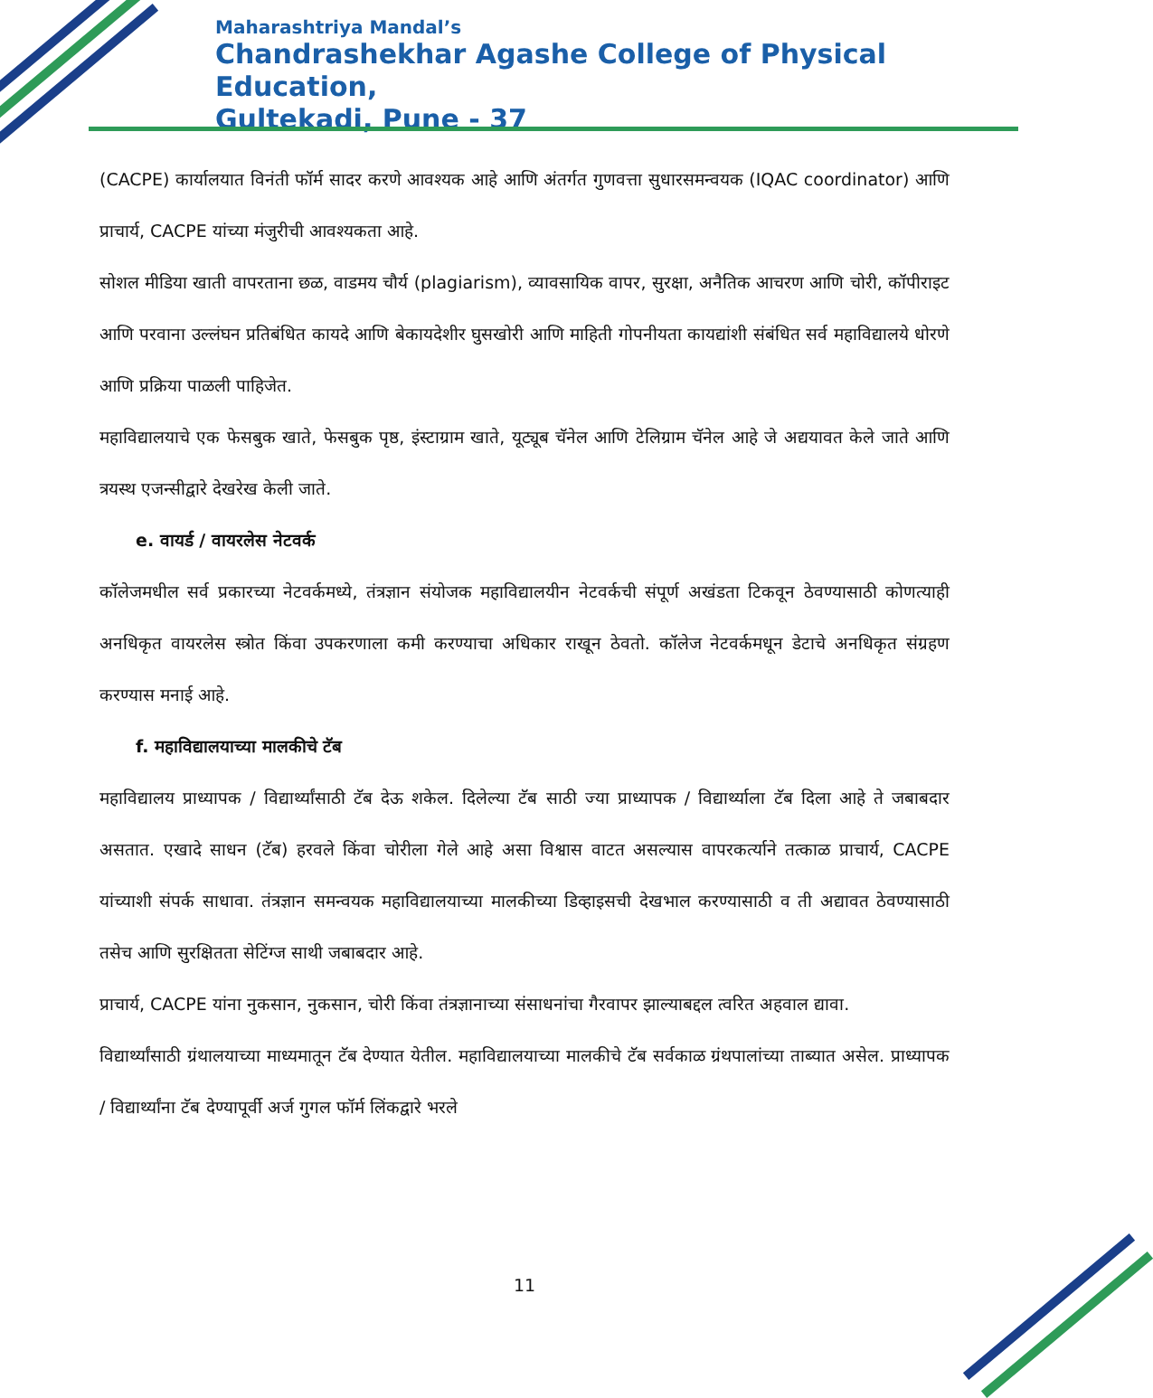Maharashtriya Mandal’s
Chandrashekhar Agashe College of Physical Education,
Gultekadi, Pune - 37
(CACPE) कार्यालयात विनंती फॉर्म सादर करणे आवश्यक आहे आणि अंतर्गत गुणवत्ता सुधारसमन्वयक (IQAC coordinator) आणि प्राचार्य, CACPE यांच्या मंजुरीची आवश्यकता आहे.
सोशल मीडिया खाती वापरताना छळ, वाडमय चौर्य (plagiarism), व्यावसायिक वापर, सुरक्षा, अनैतिक आचरण आणि चोरी, कॉपीराइट आणि परवाना उल्लंघन प्रतिबंधित कायदे आणि बेकायदेशीर घुसखोरी आणि माहिती गोपनीयता कायद्यांशी संबंधित सर्व महाविद्यालये धोरणे आणि प्रक्रिया पाळली पाहिजेत.
महाविद्यालयाचे एक फेसबुक खाते, फेसबुक पृष्ठ, इंस्टाग्राम खाते, यूट्यूब चॅनेल आणि टेलिग्राम चॅनेल आहे जे अद्ययावत केले जाते आणि त्रयस्थ एजन्सीद्वारे देखरेख केली जाते.
e. वायर्ड / वायरलेस नेटवर्क
कॉलेजमधील सर्व प्रकारच्या नेटवर्कमध्ये, तंत्रज्ञान संयोजक महाविद्यालयीन नेटवर्कची संपूर्ण अखंडता टिकवून ठेवण्यासाठी कोणत्याही अनधिकृत वायरलेस स्त्रोत किंवा उपकरणाला कमी करण्याचा अधिकार राखून ठेवतो. कॉलेज नेटवर्कमधून डेटाचे अनधिकृत संग्रहण करण्यास मनाई आहे.
f. महाविद्यालयाच्या मालकीचे टॅब
महाविद्यालय प्राध्यापक / विद्यार्थ्यांसाठी टॅब देऊ शकेल. दिलेल्या टॅब साठी ज्या प्राध्यापक / विद्यार्थ्याला टॅब दिला आहे ते जबाबदार असतात. एखादे साधन (टॅब) हरवले किंवा चोरीला गेले आहे असा विश्वास वाटत असल्यास वापरकर्त्याने तत्काळ प्राचार्य, CACPE यांच्याशी संपर्क साधावा. तंत्रज्ञान समन्वयक महाविद्यालयाच्या मालकीच्या डिव्हाइसची देखभाल करण्यासाठी व ती अद्यावत ठेवण्यासाठी तसेच आणि सुरक्षितता सेटिंग्ज साथी जबाबदार आहे.
प्राचार्य, CACPE यांना नुकसान, नुकसान, चोरी किंवा तंत्रज्ञानाच्या संसाधनांचा गैरवापर झाल्याबद्दल त्वरित अहवाल द्यावा.
विद्यार्थ्यांसाठी ग्रंथालयाच्या माध्यमातून टॅब देण्यात येतील. महाविद्यालयाच्या मालकीचे टॅब सर्वकाळ ग्रंथपालांच्या ताब्यात असेल. प्राध्यापक / विद्यार्थ्यांना टॅब देण्यापूर्वी अर्ज गुगल फॉर्म लिंकद्वारे भरले
11